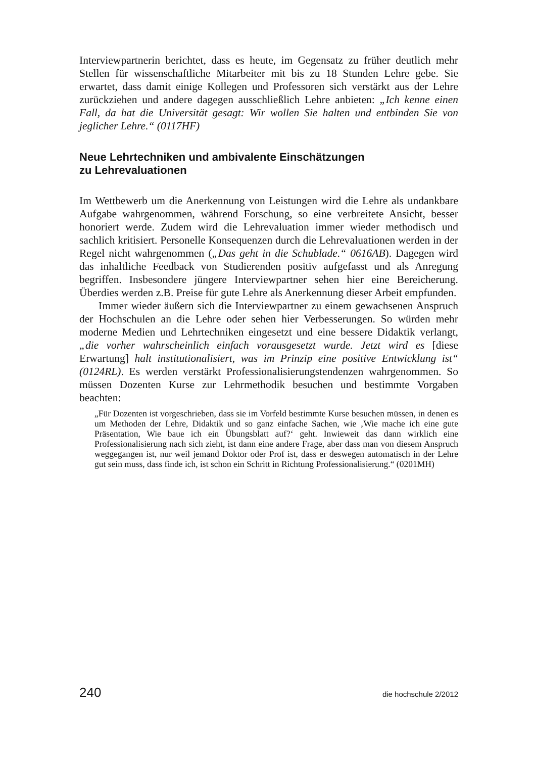Interviewpartnerin berichtet, dass es heute, im Gegensatz zu früher deutlich mehr Stellen für wissenschaftliche Mitarbeiter mit bis zu 18 Stunden Lehre gebe. Sie erwartet, dass damit einige Kollegen und Professoren sich verstärkt aus der Lehre zurückziehen und andere dagegen ausschließlich Lehre anbieten: „Ich kenne einen Fall, da hat die Universität gesagt: Wir wollen Sie halten und entbinden Sie von jeglicher Lehre.“ (0117HF)
Neue Lehrtechniken und ambivalente Einschätzungen
zu Lehrevaluationen
Im Wettbewerb um die Anerkennung von Leistungen wird die Lehre als undankbare Aufgabe wahrgenommen, während Forschung, so eine verbreitete Ansicht, besser honoriert werde. Zudem wird die Lehrevaluation immer wieder methodisch und sachlich kritisiert. Personelle Konsequenzen durch die Lehrevaluationen werden in der Regel nicht wahrgenommen („Das geht in die Schublade.“ 0616AB). Dagegen wird das inhaltliche Feedback von Studierenden positiv aufgefasst und als Anregung begriffen. Insbesondere jüngere Interviewpartner sehen hier eine Bereicherung. Überdies werden z.B. Preise für gute Lehre als Anerkennung dieser Arbeit empfunden.
Immer wieder äußern sich die Interviewpartner zu einem gewachsenen Anspruch der Hochschulen an die Lehre oder sehen hier Verbesserungen. So würden mehr moderne Medien und Lehrtechniken eingesetzt und eine bessere Didaktik verlangt, „die vorher wahrscheinlich einfach vorausgesetzt wurde. Jetzt wird es [diese Erwartung] halt institutionalisiert, was im Prinzip eine positive Entwicklung ist“ (0124RL). Es werden verstärkt Professionalisierungstendenzen wahrgenommen. So müssen Dozenten Kurse zur Lehrmethodik besuchen und bestimmte Vorgaben beachten:
„Für Dozenten ist vorgeschrieben, dass sie im Vorfeld bestimmte Kurse besuchen müssen, in denen es um Methoden der Lehre, Didaktik und so ganz einfache Sachen, wie ‚Wie mache ich eine gute Präsentation, Wie baue ich ein Übungsblatt auf?‘ geht. Inwieweit das dann wirklich eine Professionalisierung nach sich zieht, ist dann eine andere Frage, aber dass man von diesem Anspruch weggegangen ist, nur weil jemand Doktor oder Prof ist, dass er deswegen automatisch in der Lehre gut sein muss, dass finde ich, ist schon ein Schritt in Richtung Professionalisierung.“ (0201MH)
240 die hochschule 2/2012